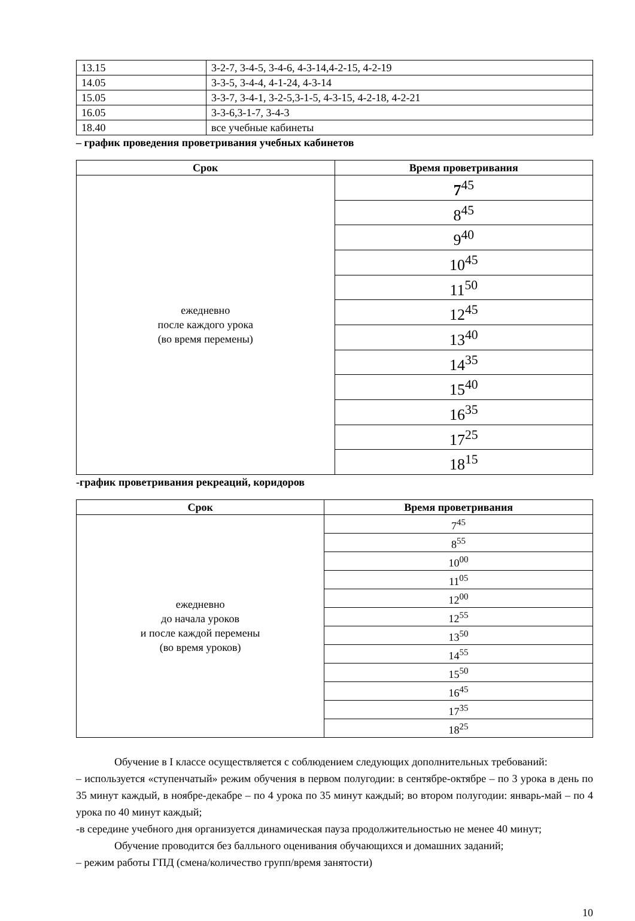| 13.15 | 3-2-7, 3-4-5, 3-4-6, 4-3-14,4-2-15, 4-2-19 |
| 14.05 | 3-3-5, 3-4-4, 4-1-24, 4-3-14 |
| 15.05 | 3-3-7, 3-4-1, 3-2-5,3-1-5, 4-3-15, 4-2-18, 4-2-21 |
| 16.05 | 3-3-6,3-1-7, 3-4-3 |
| 18.40 | все учебные кабинеты |
– график проведения проветривания учебных кабинетов
| Срок | Время проветривания |
| --- | --- |
| ежедневно после каждого урока (во время перемены) | 7<sup>45</sup> |
| | 8<sup>45</sup> |
| | 9<sup>40</sup> |
| | 10<sup>45</sup> |
| | 11<sup>50</sup> |
| | 12<sup>45</sup> |
| | 13<sup>40</sup> |
| | 14<sup>35</sup> |
| | 15<sup>40</sup> |
| | 16<sup>35</sup> |
| | 17<sup>25</sup> |
| | 18<sup>15</sup> |
-график проветривания рекреаций, коридоров
| Срок | Время проветривания |
| --- | --- |
| ежедневно до начала уроков и после каждой перемены (во время уроков) | 7<sup>45</sup> |
| | 8<sup>55</sup> |
| | 10<sup>00</sup> |
| | 11<sup>05</sup> |
| | 12<sup>00</sup> |
| | 12<sup>55</sup> |
| | 13<sup>50</sup> |
| | 14<sup>55</sup> |
| | 15<sup>50</sup> |
| | 16<sup>45</sup> |
| | 17<sup>35</sup> |
| | 18<sup>25</sup> |
Обучение в I классе осуществляется с соблюдением следующих дополнительных требований:
– используется «ступенчатый» режим обучения в первом полугодии: в сентябре-октябре – по 3 урока в день по 35 минут каждый, в ноябре-декабре – по 4 урока по 35 минут каждый; во втором полугодии: январь-май – по 4 урока по 40 минут каждый;
-в середине учебного дня организуется динамическая пауза продолжительностью не менее 40 минут;
Обучение проводится без балльного оценивания обучающихся и домашних заданий;
– режим работы ГПД (смена/количество групп/время занятости)
10